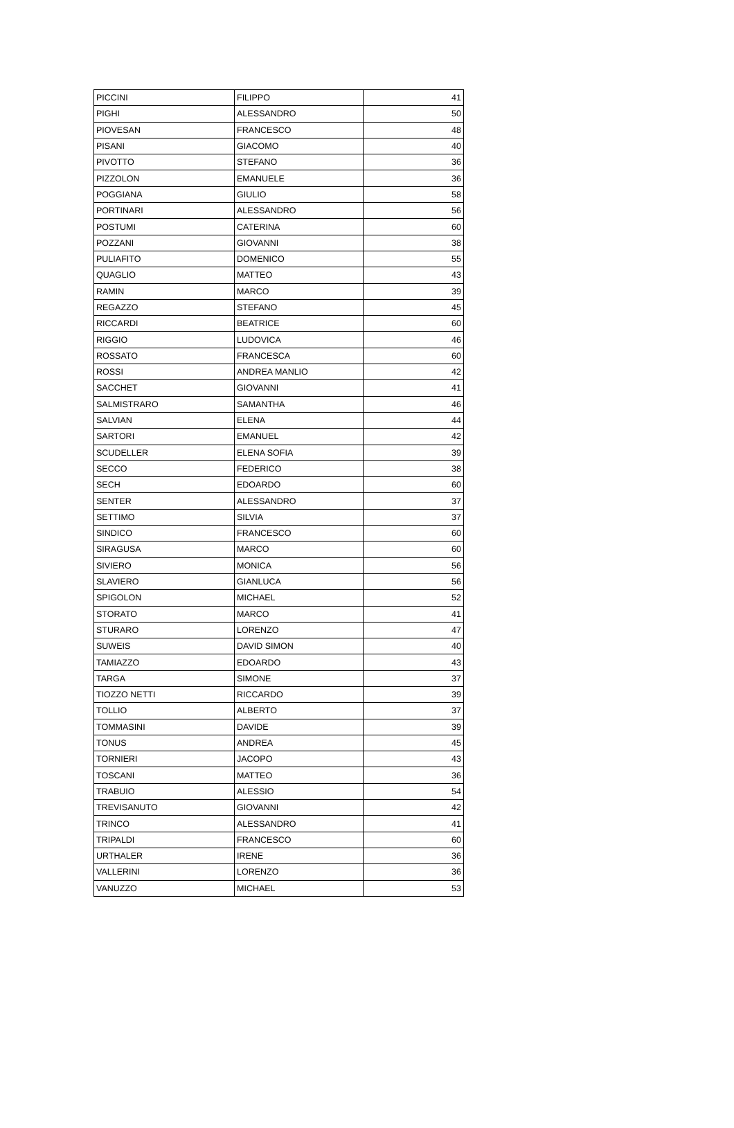| PICCINI | FILIPPO | 41 |
| PIGHI | ALESSANDRO | 50 |
| PIOVESAN | FRANCESCO | 48 |
| PISANI | GIACOMO | 40 |
| PIVOTTO | STEFANO | 36 |
| PIZZOLON | EMANUELE | 36 |
| POGGIANA | GIULIO | 58 |
| PORTINARI | ALESSANDRO | 56 |
| POSTUMI | CATERINA | 60 |
| POZZANI | GIOVANNI | 38 |
| PULIAFITO | DOMENICO | 55 |
| QUAGLIO | MATTEO | 43 |
| RAMIN | MARCO | 39 |
| REGAZZO | STEFANO | 45 |
| RICCARDI | BEATRICE | 60 |
| RIGGIO | LUDOVICA | 46 |
| ROSSATO | FRANCESCA | 60 |
| ROSSI | ANDREA MANLIO | 42 |
| SACCHET | GIOVANNI | 41 |
| SALMISTRARO | SAMANTHA | 46 |
| SALVIAN | ELENA | 44 |
| SARTORI | EMANUEL | 42 |
| SCUDELLER | ELENA SOFIA | 39 |
| SECCO | FEDERICO | 38 |
| SECH | EDOARDO | 60 |
| SENTER | ALESSANDRO | 37 |
| SETTIMO | SILVIA | 37 |
| SINDICO | FRANCESCO | 60 |
| SIRAGUSA | MARCO | 60 |
| SIVIERO | MONICA | 56 |
| SLAVIERO | GIANLUCA | 56 |
| SPIGOLON | MICHAEL | 52 |
| STORATO | MARCO | 41 |
| STURARO | LORENZO | 47 |
| SUWEIS | DAVID SIMON | 40 |
| TAMIAZZO | EDOARDO | 43 |
| TARGA | SIMONE | 37 |
| TIOZZO NETTI | RICCARDO | 39 |
| TOLLIO | ALBERTO | 37 |
| TOMMASINI | DAVIDE | 39 |
| TONUS | ANDREA | 45 |
| TORNIERI | JACOPO | 43 |
| TOSCANI | MATTEO | 36 |
| TRABUIO | ALESSIO | 54 |
| TREVISANUTO | GIOVANNI | 42 |
| TRINCO | ALESSANDRO | 41 |
| TRIPALDI | FRANCESCO | 60 |
| URTHALER | IRENE | 36 |
| VALLERINI | LORENZO | 36 |
| VANUZZO | MICHAEL | 53 |